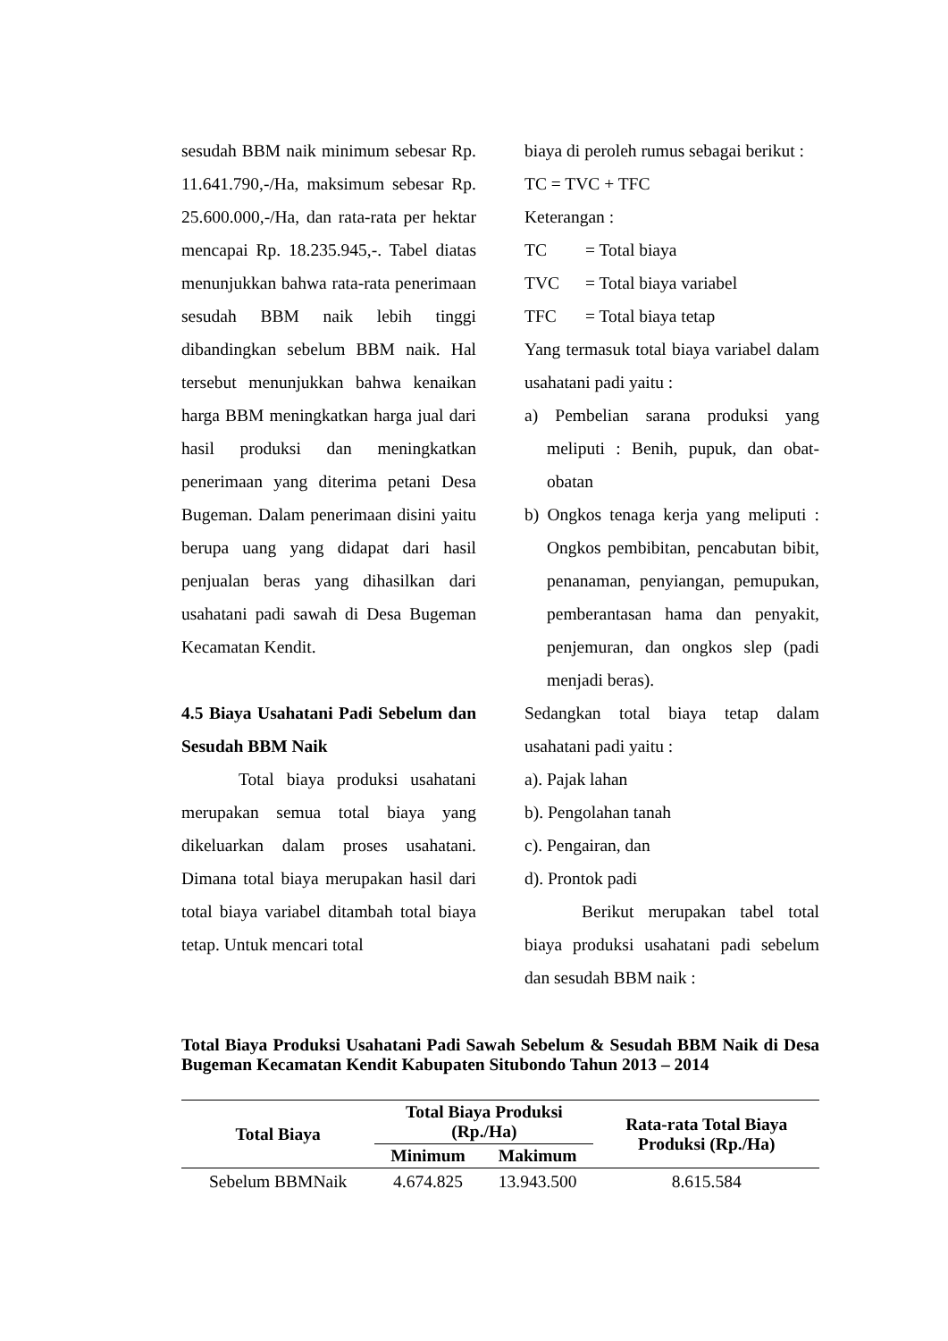sesudah BBM naik minimum sebesar Rp. 11.641.790,-/Ha, maksimum sebesar Rp. 25.600.000,-/Ha, dan rata-rata per hektar mencapai Rp. 18.235.945,-. Tabel diatas menunjukkan bahwa rata-rata penerimaan sesudah BBM naik lebih tinggi dibandingkan sebelum BBM naik. Hal tersebut menunjukkan bahwa kenaikan harga BBM meningkatkan harga jual dari hasil produksi dan meningkatkan penerimaan yang diterima petani Desa Bugeman. Dalam penerimaan disini yaitu berupa uang yang didapat dari hasil penjualan beras yang dihasilkan dari usahatani padi sawah di Desa Bugeman Kecamatan Kendit.
4.5 Biaya Usahatani Padi Sebelum dan Sesudah BBM Naik
Total biaya produksi usahatani merupakan semua total biaya yang dikeluarkan dalam proses usahatani. Dimana total biaya merupakan hasil dari total biaya variabel ditambah total biaya tetap. Untuk mencari total
biaya di peroleh rumus sebagai berikut :
TC = TVC + TFC
Keterangan :
TC = Total biaya
TVC = Total biaya variabel
TFC = Total biaya tetap
Yang termasuk total biaya variabel dalam usahatani padi yaitu :
a) Pembelian sarana produksi yang meliputi : Benih, pupuk, dan obat-obatan
b) Ongkos tenaga kerja yang meliputi : Ongkos pembibitan, pencabutan bibit, penanaman, penyiangan, pemupukan, pemberantasan hama dan penyakit, penjemuran, dan ongkos slep (padi menjadi beras).
Sedangkan total biaya tetap dalam usahatani padi yaitu :
a). Pajak lahan
b). Pengolahan tanah
c). Pengairan, dan
d). Prontok padi
Berikut merupakan tabel total biaya produksi usahatani padi sebelum dan sesudah BBM naik :
Total Biaya Produksi Usahatani Padi Sawah Sebelum & Sesudah BBM Naik di Desa Bugeman Kecamatan Kendit Kabupaten Situbondo Tahun 2013 – 2014
| Total Biaya | Total Biaya Produksi (Rp./Ha) | | Rata-rata Total Biaya Produksi (Rp./Ha) |
| --- | --- | --- | --- |
| | Minimum | Makimum | |
| Sebelum BBMNaik | 4.674.825 | 13.943.500 | 8.615.584 |